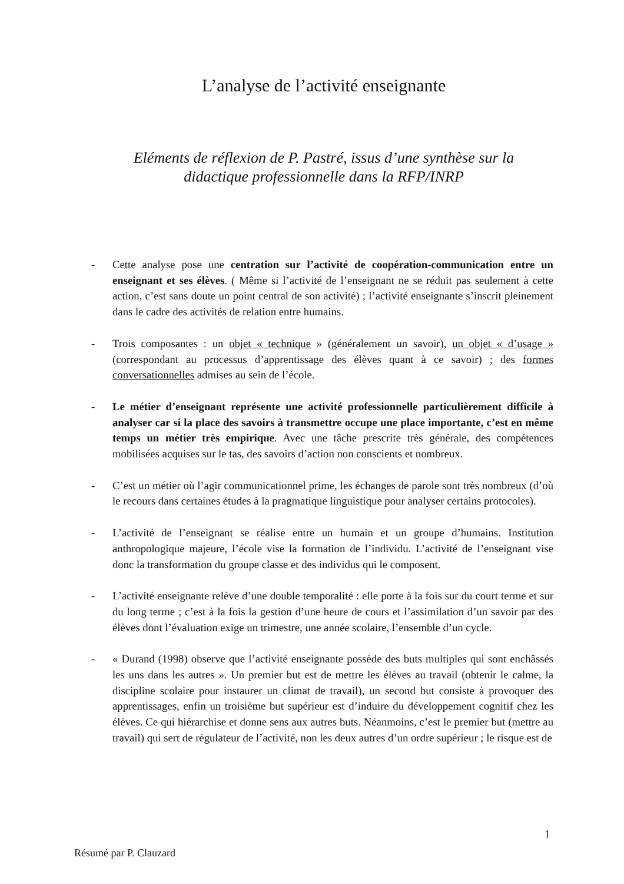L’analyse de l’activité enseignante
Eléments de réflexion de P. Pastré, issus d’une synthèse sur la
didactique professionnelle dans la RFP/INRP
- Cette analyse pose une centration sur l’activité de coopération-communication entre un enseignant et ses élèves. ( Même si l’activité de l’enseignant ne se réduit pas seulement à cette action, c’est sans doute un point central de son activité) ; l’activité enseignante s’inscrit pleinement dans le cadre des activités de relation entre humains.
- Trois composantes : un objet « technique » (généralement un savoir), un objet « d’usage » (correspondant au processus d’apprentissage des élèves quant à ce savoir) ; des formes conversationnelles admises au sein de l’école.
- Le métier d’enseignant représente une activité professionnelle particulièrement difficile à analyser car si la place des savoirs à transmettre occupe une place importante, c’est en même temps un métier très empirique. Avec une tâche prescrite très générale, des compétences mobilisées acquises sur le tas, des savoirs d’action non conscients et nombreux.
- C’est un métier où l’agir communicationnel prime, les échanges de parole sont très nombreux (d’où le recours dans certaines études à la pragmatique linguistique pour analyser certains protocoles).
- L’activité de l’enseignant se réalise entre un humain et un groupe d’humains. Institution anthropologique majeure, l’école vise la formation de l’individu. L’activité de l’enseignant vise donc la transformation du groupe classe et des individus qui le composent.
- L’activité enseignante relève d’une double temporalité : elle porte à la fois sur du court terme et sur du long terme ; c’est à la fois la gestion d’une heure de cours et l’assimilation d’un savoir par des élèves dont l’évaluation exige un trimestre, une année scolaire, l’ensemble d’un cycle.
- « Durand (1998) observe que l’activité enseignante possède des buts multiples qui sont enchâssés les uns dans les autres ». Un premier but est de mettre les élèves au travail (obtenir le calme, la discipline scolaire pour instaurer un climat de travail), un second but consiste à provoquer des apprentissages, enfin un troisième but supérieur est d’induire du développement cognitif chez les élèves. Ce qui hiérarchise et donne sens aux autres buts. Néanmoins, c’est le premier but (mettre au travail) qui sert de régulateur de l’activité, non les deux autres d’un ordre supérieur ; le risque est de
1
Résumé par P. Clauzard